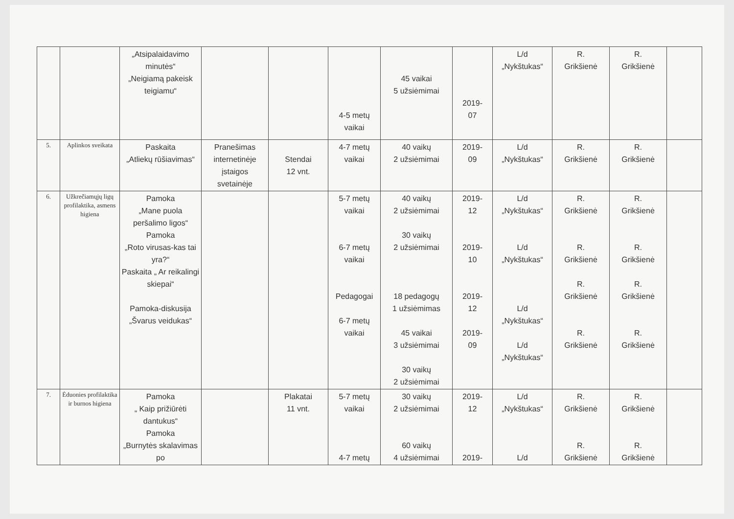| | | „Atsipalaidavimo minutės“ „Neigiamą pakeisk teigiamu“ | | | 4-5 metų vaikai | 45 vaikai 5 užsiėmimai | 2019- 07 | L/d „Nykštukas“ | R. Grikšienė | R. Grikšienė | |
| 5. | Aplinkos sveikata | Paskaita „Atliekų rūšiavimas“ | Pranešimas internetinėje įstaigos svetainėje | Stendai 12 vnt. | 4-7 metų vaikai | 40 vaikų 2 užsiėmimai | 2019- 09 | L/d „Nykštukas“ | R. Grikšienė | R. Grikšienė | |
| 6. | Užkrečiamųjų ligų profilaktika, asmens higiena | Pamoka „Mane puola peršalimo ligos“ Pamoka „Roto virusas-kas tai yra?“ Paskaita „ Ar reikalingi skiepai“ Pamoka-diskusija „Švarus veidukas“ | | | 5-7 metų vaikai 6-7 metų vaikai Pedagogai 6-7 metų vaikai | 40 vaikų 2 užsiėmimai 30 vaikų 2 užsiėmimai 18 pedagogų 1 užsiėmimas 45 vaikai 3 užsiėmimai 30 vaikų 2 užsiėmimai | 2019- 12 2019- 10 2019- 12 2019- 09 | L/d „Nykštukas“ L/d „Nykštukas“ L/d „Nykštukas“ L/d „Nykštukas“ | R. Grikšienė R. Grikšienė R. Grikšienė R. Grikšienė | R. Grikšienė R. Grikšienė R. Grikšienė R. Grikšienė | |
| 7. | Ėduonies profilaktika ir burnos higiena | Pamoka „ Kaip prižiūrėti dantukus“ Pamoka „Burnytės skalavimas po | | Plakatai 11 vnt. | 5-7 metų vaikai 4-7 metų | 30 vaikų 2 užsiėmimai 60 vaikų 4 užsiėmimai | 2019- 12 2019- | L/d „Nykštukas“ L/d | R. Grikšienė R. Grikšienė | R. Grikšienė R. Grikšienė | |